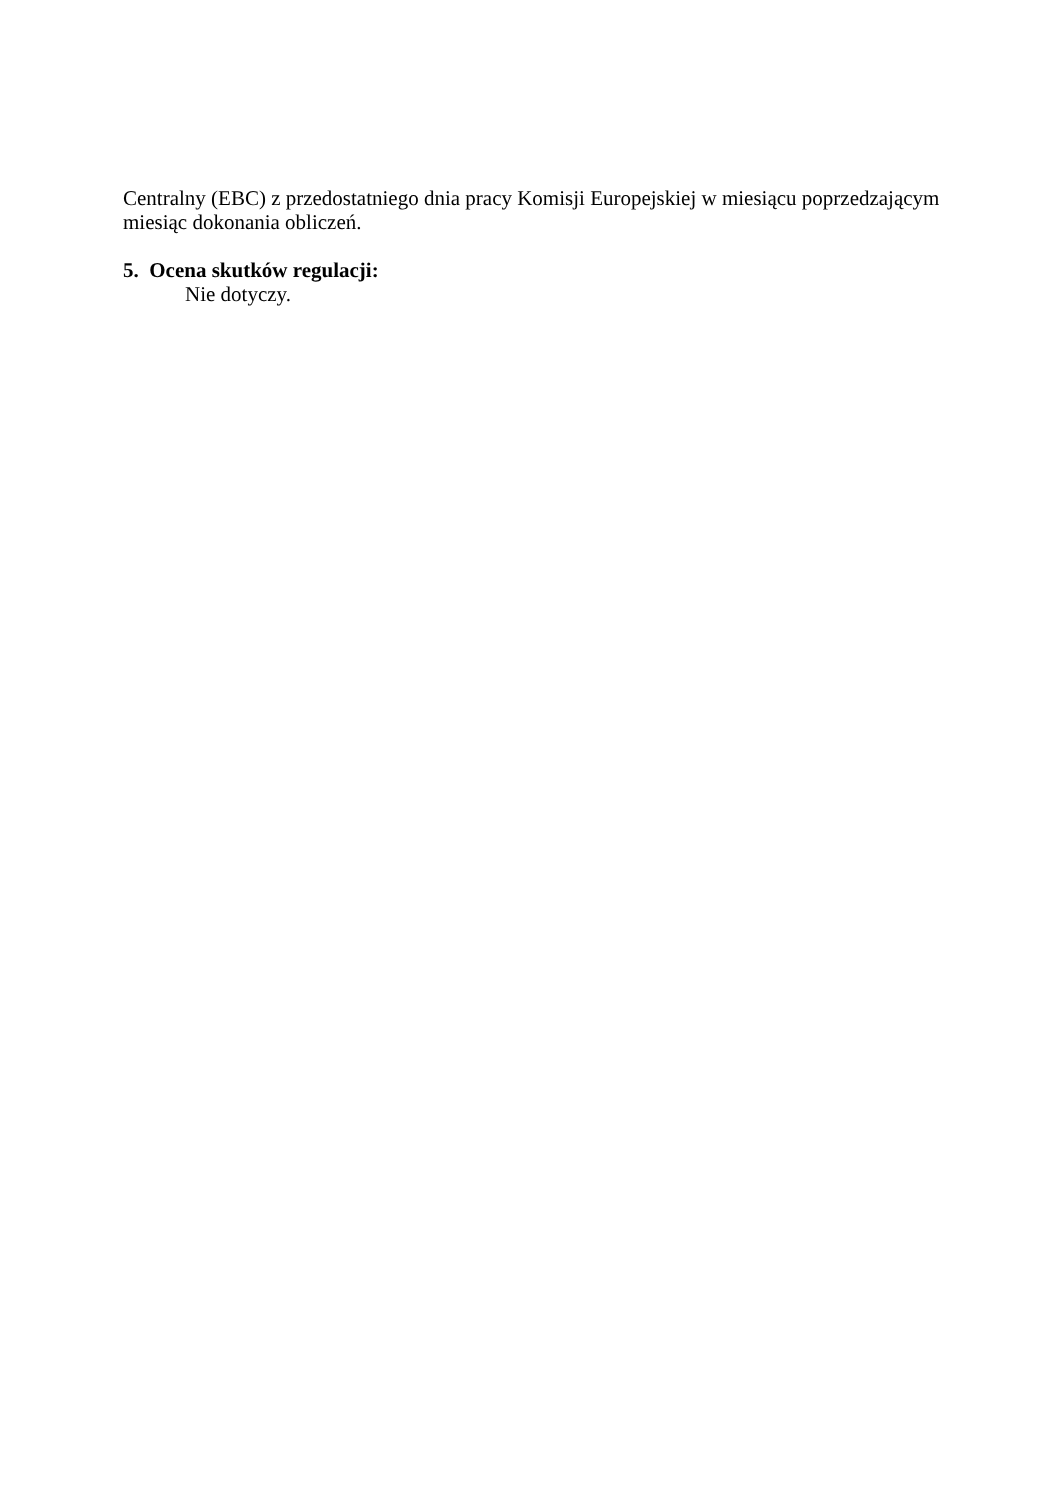Centralny (EBC) z przedostatniego dnia pracy Komisji Europejskiej w miesiącu poprzedzającym miesiąc dokonania obliczeń.
5. Ocena skutków regulacji:
Nie dotyczy.